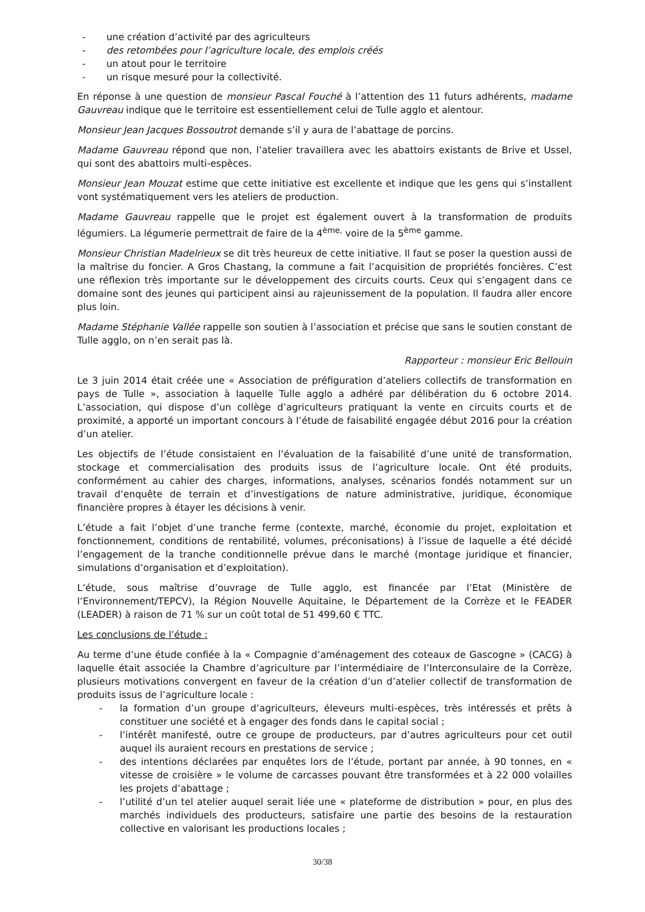- une création d’activité par des agriculteurs
- des retombées pour l’agriculture locale, des emplois créés
- un atout pour le territoire
- un risque mesuré pour la collectivité.
En réponse à une question de monsieur Pascal Fouché à l’attention des 11 futurs adhérents, madame Gauvreau indique que le territoire est essentiellement celui de Tulle agglo et alentour.
Monsieur Jean Jacques Bossoutrot demande s’il y aura de l’abattage de porcins.
Madame Gauvreau répond que non, l’atelier travaillera avec les abattoirs existants de Brive et Ussel, qui sont des abattoirs multi-espèces.
Monsieur Jean Mouzat estime que cette initiative est excellente et indique que les gens qui s’installent vont systématiquement vers les ateliers de production.
Madame Gauvreau rappelle que le projet est également ouvert à la transformation de produits légumiers. La légumerie permettrait de faire de la 4<sup>ème,</sup> voire de la 5<sup>ème</sup> gamme.
Monsieur Christian Madelrieux se dit très heureux de cette initiative. Il faut se poser la question aussi de la maîtrise du foncier. A Gros Chastang, la commune a fait l’acquisition de propriétés foncières. C’est une réflexion très importante sur le développement des circuits courts. Ceux qui s’engagent dans ce domaine sont des jeunes qui participent ainsi au rajeunissement de la population. Il faudra aller encore plus loin.
Madame Stéphanie Vallée rappelle son soutien à l’association et précise que sans le soutien constant de Tulle agglo, on n’en serait pas là.
Rapporteur : monsieur Eric Bellouin
Le 3 juin 2014 était créée une « Association de préfiguration d’ateliers collectifs de transformation en pays de Tulle », association à laquelle Tulle agglo a adhéré par délibération du 6 octobre 2014. L’association, qui dispose d’un collège d’agriculteurs pratiquant la vente en circuits courts et de proximité, a apporté un important concours à l’étude de faisabilité engagée début 2016 pour la création d’un atelier.
Les objectifs de l’étude consistaient en l’évaluation de la faisabilité d’une unité de transformation, stockage et commercialisation des produits issus de l’agriculture locale. Ont été produits, conformément au cahier des charges, informations, analyses, scénarios fondés notamment sur un travail d’enquête de terrain et d’investigations de nature administrative, juridique, économique financière propres à étayer les décisions à venir.
L’étude a fait l’objet d’une tranche ferme (contexte, marché, économie du projet, exploitation et fonctionnement, conditions de rentabilité, volumes, préconisations) à l’issue de laquelle a été décidé l’engagement de la tranche conditionnelle prévue dans le marché (montage juridique et financier, simulations d’organisation et d’exploitation).
L’étude, sous maîtrise d’ouvrage de Tulle agglo, est financée par l’Etat (Ministère de l’Environnement/TEPCV), la Région Nouvelle Aquitaine, le Département de la Corrèze et le FEADER (LEADER) à raison de 71 % sur un coût total de 51 499,60 € TTC.
Les conclusions de l’étude :
Au terme d’une étude confiée à la « Compagnie d’aménagement des coteaux de Gascogne » (CACG) à laquelle était associée la Chambre d’agriculture par l’intermédiaire de l’Interconsulaire de la Corrèze, plusieurs motivations convergent en faveur de la création d’un d’atelier collectif de transformation de produits issus de l’agriculture locale :
- la formation d’un groupe d’agriculteurs, éleveurs multi-espèces, très intéressés et prêts à constituer une société et à engager des fonds dans le capital social ;
- l’intérêt manifesté, outre ce groupe de producteurs, par d’autres agriculteurs pour cet outil auquel ils auraient recours en prestations de service ;
- des intentions déclarées par enquêtes lors de l’étude, portant par année, à 90 tonnes, en « vitesse de croisière » le volume de carcasses pouvant être transformées et à 22 000 volailles les projets d’abattage ;
- l’utilité d’un tel atelier auquel serait liée une « plateforme de distribution » pour, en plus des marchés individuels des producteurs, satisfaire une partie des besoins de la restauration collective en valorisant les productions locales ;
30/38